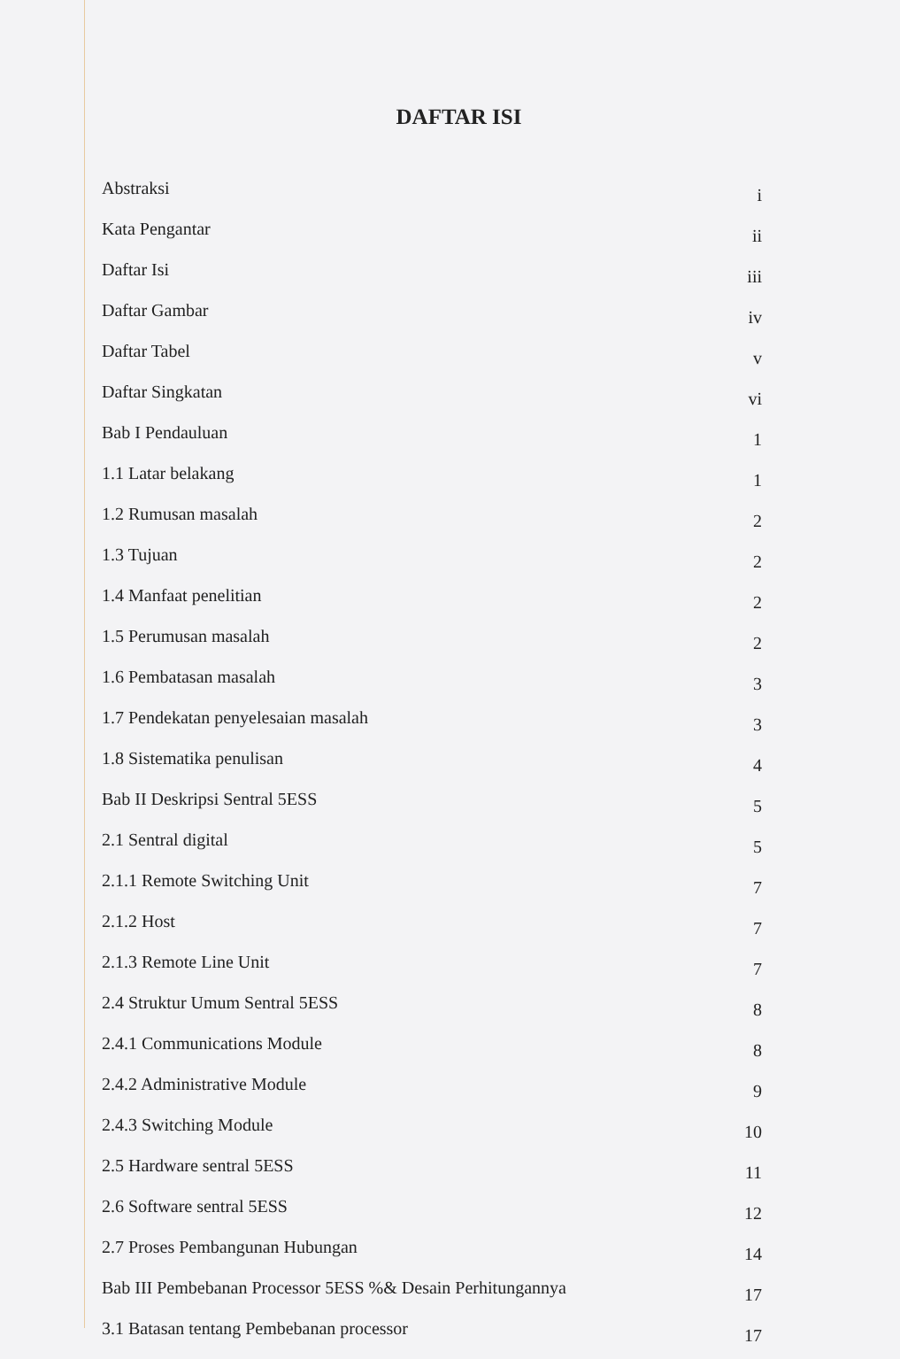DAFTAR ISI
| Abstraksi | i |
| Kata Pengantar | ii |
| Daftar Isi | iii |
| Daftar Gambar | iv |
| Daftar Tabel | v |
| Daftar Singkatan | vi |
| Bab I Pendauluan | 1 |
| 1.1 Latar belakang | 1 |
| 1.2 Rumusan masalah | 2 |
| 1.3 Tujuan | 2 |
| 1.4 Manfaat penelitian | 2 |
| 1.5 Perumusan masalah | 2 |
| 1.6 Pembatasan masalah | 3 |
| 1.7 Pendekatan penyelesaian masalah | 3 |
| 1.8 Sistematika penulisan | 4 |
| Bab II Deskripsi Sentral 5ESS | 5 |
| 2.1 Sentral digital | 5 |
| 2.1.1 Remote Switching Unit | 7 |
| 2.1.2 Host | 7 |
| 2.1.3 Remote Line Unit | 7 |
| 2.4 Struktur Umum Sentral 5ESS | 8 |
| 2.4.1 Communications Module | 8 |
| 2.4.2 Administrative Module | 9 |
| 2.4.3 Switching Module | 10 |
| 2.5 Hardware sentral 5ESS | 11 |
| 2.6 Software sentral 5ESS | 12 |
| 2.7 Proses Pembangunan Hubungan | 14 |
| Bab III Pembebanan Processor 5ESS %& Desain Perhitungannya | 17 |
| 3.1 Batasan tentang Pembebanan processor | 17 |